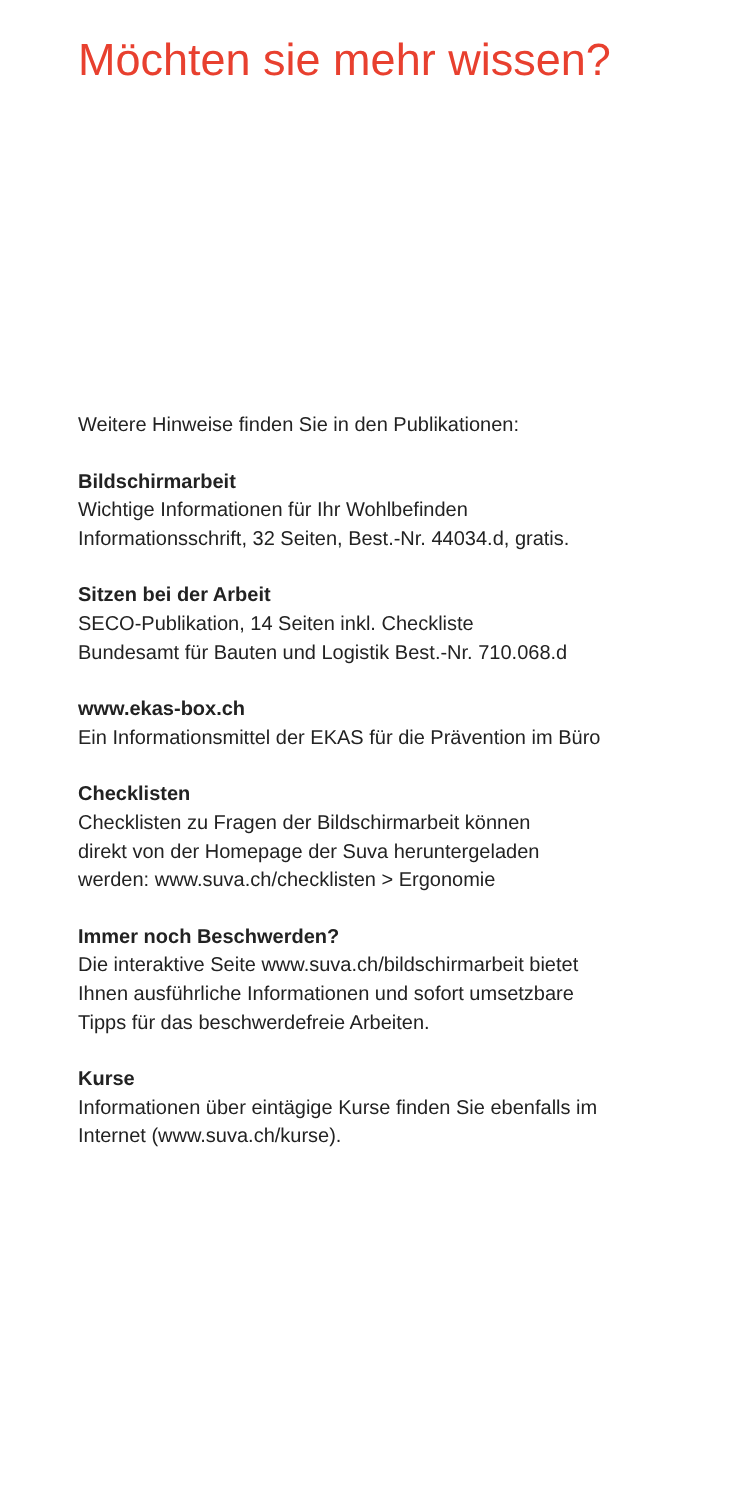Möchten sie mehr wissen?
Weitere Hinweise finden Sie in den Publikationen:
Bildschirmarbeit
Wichtige Informationen für Ihr Wohlbefinden
Informationsschrift, 32 Seiten, Best.-Nr. 44034.d, gratis.
Sitzen bei der Arbeit
SECO-Publikation, 14 Seiten inkl. Checkliste
Bundesamt für Bauten und Logistik Best.-Nr. 710.068.d
www.ekas-box.ch
Ein Informationsmittel der EKAS für die Prävention im Büro
Checklisten
Checklisten zu Fragen der Bildschirmarbeit können
direkt von der Homepage der Suva heruntergeladen
werden: www.suva.ch/checklisten > Ergonomie
Immer noch Beschwerden?
Die interaktive Seite www.suva.ch/bildschirmarbeit bietet
Ihnen ausführliche Informationen und sofort umsetzbare
Tipps für das beschwerdefreie Arbeiten.
Kurse
Informationen über eintägige Kurse finden Sie ebenfalls im
Internet (www.suva.ch/kurse).